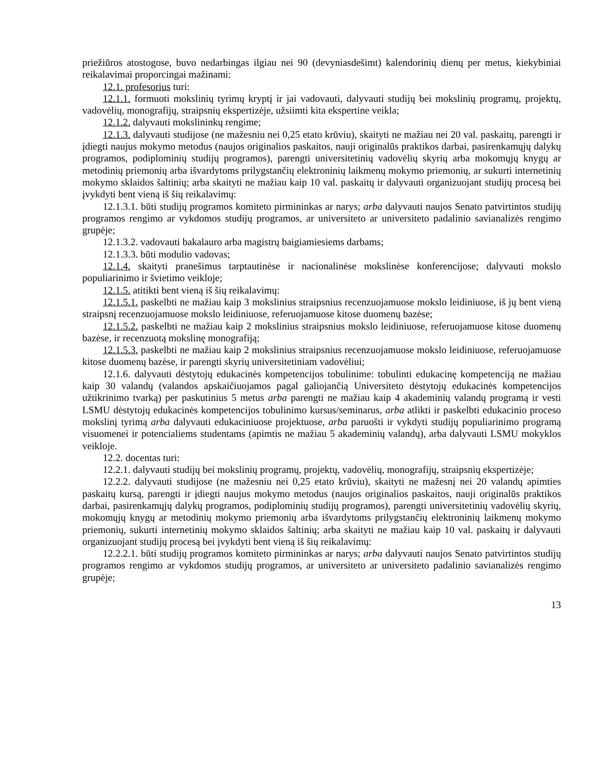priežiūros atostogose, buvo nedarbingas ilgiau nei 90 (devyniasdešimt) kalendorinių dienų per metus, kiekybiniai reikalavimai proporcingai mažinami:
12.1. profesorius turi:
12.1.1. formuoti mokslinių tyrimų kryptį ir jai vadovauti, dalyvauti studijų bei mokslinių programų, projektų, vadovėlių, monografijų, straipsnių ekspertizėje, užsiimti kita ekspertine veikla;
12.1.2. dalyvauti mokslininkų rengime;
12.1.3. dalyvauti studijose (ne mažesniu nei 0,25 etato krūviu), skaityti ne mažiau nei 20 val. paskaitų, parengti ir įdiegti naujus mokymo metodus (naujos originalios paskaitos, nauji originalūs praktikos darbai, pasirenkamųjų dalykų programos, podiplominių studijų programos), parengti universitetinių vadovėlių skyrių arba mokomųjų knygų ar metodinių priemonių arba išvardytoms prilygstančių elektroninių laikmenų mokymo priemonių, ar sukurti internetinių mokymo sklaidos šaltinių; arba skaityti ne mažiau kaip 10 val. paskaitų ir dalyvauti organizuojant studijų procesą bei įvykdyti bent vieną iš šių reikalavimų:
12.1.3.1. būti studijų programos komiteto pirmininkas ar narys; arba dalyvauti naujos Senato patvirtintos studijų programos rengimo ar vykdomos studijų programos, ar universiteto ar universiteto padalinio savianalizės rengimo grupėje;
12.1.3.2. vadovauti bakalauro arba magistrų baigiamiesiems darbams;
12.1.3.3. būti modulio vadovas;
12.1.4. skaityti pranešimus tarptautinėse ir nacionalinėse mokslinėse konferencijose; dalyvauti mokslo populiarinimo ir švietimo veikloje;
12.1.5. atitikti bent vieną iš šių reikalavimų:
12.1.5.1. paskelbti ne mažiau kaip 3 mokslinius straipsnius recenzuojamuose mokslo leidiniuose, iš jų bent vieną straipsnį recenzuojamuose mokslo leidiniuose, referuojamuose kitose duomenų bazėse;
12.1.5.2. paskelbti ne mažiau kaip 2 mokslinius straipsnius mokslo leidiniuose, referuojamuose kitose duomenų bazėse, ir recenzuotą mokslinę monografiją;
12.1.5.3. paskelbti ne mažiau kaip 2 mokslinius straipsnius recenzuojamuose mokslo leidiniuose, referuojamuose kitose duomenų bazėse, ir parengti skyrių universitetiniam vadovėliui;
12.1.6. dalyvauti dėstytojų edukacinės kompetencijos tobulinime: tobulinti edukacinę kompetenciją ne mažiau kaip 30 valandų (valandos apskaičiuojamos pagal galiojančią Universiteto dėstytojų edukacinės kompetencijos užtikrinimo tvarką) per paskutinius 5 metus arba parengti ne mažiau kaip 4 akademinių valandų programą ir vesti LSMU dėstytojų edukacinės kompetencijos tobulinimo kursus/seminarus, arba atlikti ir paskelbti edukacinio proceso mokslinį tyrimą arba dalyvauti edukaciniuose projektuose, arba paruošti ir vykdyti studijų populiarinimo programą visuomenei ir potencialiems studentams (apimtis ne mažiau 5 akademinių valandų), arba dalyvauti LSMU mokyklos veikloje.
12.2. docentas turi:
12.2.1. dalyvauti studijų bei mokslinių programų, projektų, vadovėlių, monografijų, straipsnių ekspertizėje;
12.2.2. dalyvauti studijose (ne mažesniu nei 0,25 etato krūviu), skaityti ne mažesnį nei 20 valandų apimties paskaitų kursą, parengti ir įdiegti naujus mokymo metodus (naujos originalios paskaitos, nauji originalūs praktikos darbai, pasirenkamųjų dalykų programos, podiplominių studijų programos), parengti universitetinių vadovėlių skyrių, mokomųjų knygų ar metodinių mokymo priemonių arba išvardytoms prilygstančių elektroninių laikmenų mokymo priemonių, sukurti internetinių mokymo sklaidos šaltinių; arba skaityti ne mažiau kaip 10 val. paskaitų ir dalyvauti organizuojant studijų procesą bei įvykdyti bent vieną iš šių reikalavimų:
12.2.2.1. būti studijų programos komiteto pirmininkas ar narys; arba dalyvauti naujos Senato patvirtintos studijų programos rengimo ar vykdomos studijų programos, ar universiteto ar universiteto padalinio savianalizės rengimo grupėje;
13